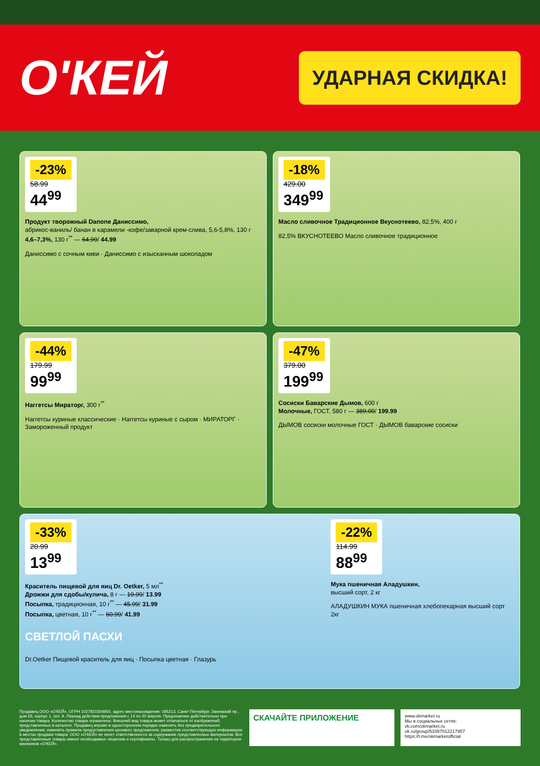О'КЕЙ
УДАРНАЯ СКИДКА!
-23% 58.99 44<sup>99</sup>
Продукт творожный Danone Даниссимо,
абрикос-ваниль/ банан в карамели -кофе/заварной крем-слива, 5,6-5,8%, 130 г
4,6–7,3%, 130 г<sup>**</sup> — 64.99/ 44.99
Даниссимо с сочным киви · Даниссимо с изысканным шоколадом
-18% 429.00 349<sup>99</sup>
Масло сливочное Традиционное Вкуснотеево, 82,5%, 400 г
82,5% ВКУСНОТЕЕВО Масло сливочное традиционное
-44% 179.99 99<sup>99</sup>
Наггетсы Мираторг, 300 г<sup>**</sup>
Наггетсы куриные классические · Наггетсы куриные с сыром · МИРАТОРГ · Замороженный продукт
-47% 379.00 199<sup>99</sup>
Сосиски Баварские Дымов, 600 г
Молочные, ГОСТ, 580 г — 389.00/ 199.99
ДЫМОВ сосиски молочные ГОСТ · ДЫМОВ баварские сосиски
-33% 20.99 13<sup>99</sup>
Краситель пищевой для яиц Dr. Oetker, 5 мл<sup>**</sup>
Дрожжи для сдобы/кулича, 8 г — 19.99/ 13.99
Посыпка, традиционная, 10 г<sup>**</sup> — 45.99/ 31.99
Посыпка, цветная, 10 г<sup>**</sup> — 60.99/ 41.99
СВЕТЛОЙ ПАСХИ
Dr.Oetker Пищевой краситель для яиц · Посыпка цветная · Глазурь
-22% 114.99 88<sup>99</sup>
Мука пшеничная Аладушкин,
высший сорт, 2 кг
АЛАДУШКИН МУКА пшеничная хлебопекарная высший сорт 2кг
Продавец ООО «О'КЕЙ», ОГРН 1027810304950, адрес местонахождения: 195213, Санкт-Петербург, Заневский пр., дом 65, корпус 1, лит. А. Период действия предложения с 14 по 20 апреля. Предложение действительно при наличии товара. Количество товара ограничено. Внешний вид товара может отличаться от изображений, представленных в каталоге. Продавец вправе в одностороннем порядке изменять без предварительного уведомления, изменять правила предоставления ценового предложения, разместив соответствующую информацию в местах продажи товара. ООО «О'КЕЙ» не несет ответственности за содержание представленных материалов. Все представленные товары имеют необходимые лицензии и сертификаты. Только для распространения на территории магазинов «О'КЕЙ».
СКАЧАЙТЕ ПРИЛОЖЕНИЕ
www.okmarket.ru
Мы в социальных сетях:
vk.com/okmarket.ru
ok.ru/group/53397012217957
https://t.me/okmarketofficial